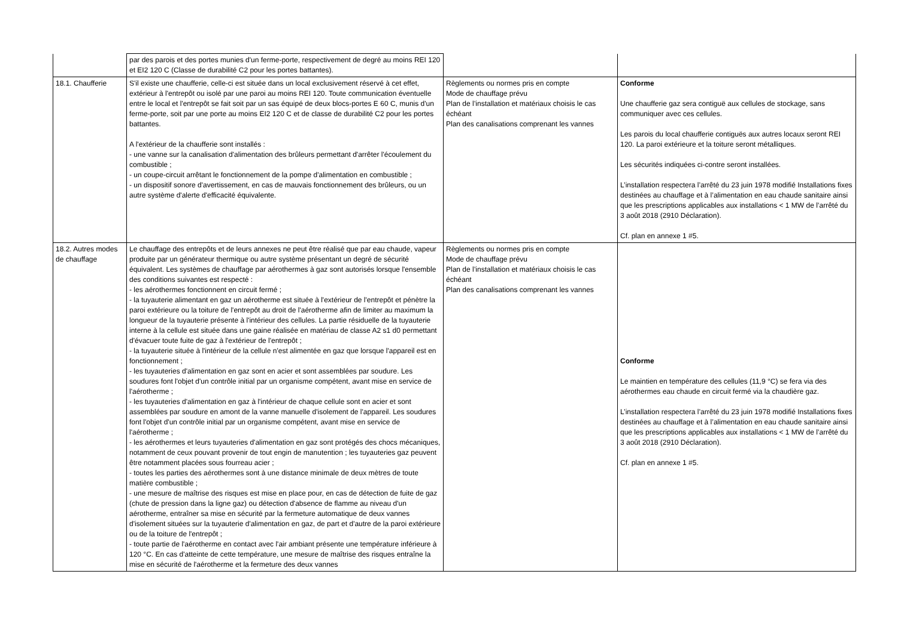| | par des parois et des portes munies d'un ferme-porte, respectivement de degré au moins REI 120 et EI2 120 C (Classe de durabilité C2 pour les portes battantes). | | |
| 18.1. Chaufferie | S'il existe une chaufferie, celle-ci est située dans un local exclusivement réservé à cet effet, extérieur à l'entrepôt ou isolé par une paroi au moins REI 120. Toute communication éventuelle entre le local et l'entrepôt se fait soit par un sas équipé de deux blocs-portes E 60 C, munis d'un ferme-porte, soit par une porte au moins EI2 120 C et de classe de durabilité C2 pour les portes battantes. A l'extérieur de la chaufferie sont installés : - une vanne sur la canalisation d'alimentation des brûleurs permettant d'arrêter l'écoulement du combustible ; - un coupe-circuit arrêtant le fonctionnement de la pompe d'alimentation en combustible ; - un dispositif sonore d'avertissement, en cas de mauvais fonctionnement des brûleurs, ou un autre système d'alerte d'efficacité équivalente. | Règlements ou normes pris en compte Mode de chauffage prévu Plan de l’installation et matériaux choisis le cas échéant Plan des canalisations comprenant les vannes | Conforme Une chaufferie gaz sera contiguë aux cellules de stockage, sans communiquer avec ces cellules. Les parois du local chaufferie contiguës aux autres locaux seront REI 120. La paroi extérieure et la toiture seront métalliques. Les sécurités indiquées ci-contre seront installées. L’installation respectera l’arrêté du 23 juin 1978 modifié Installations fixes destinées au chauffage et à l’alimentation en eau chaude sanitaire ainsi que les prescriptions applicables aux installations < 1 MW de l’arrêté du 3 août 2018 (2910 Déclaration). Cf. plan en annexe 1 #5. |
| 18.2. Autres modes de chauffage | Le chauffage des entrepôts et de leurs annexes ne peut être réalisé que par eau chaude, vapeur produite par un générateur thermique ou autre système présentant un degré de sécurité équivalent. Les systèmes de chauffage par aérothermes à gaz sont autorisés lorsque l'ensemble des conditions suivantes est respecté : - les aérothermes fonctionnent en circuit fermé ; - la tuyauterie alimentant en gaz un aérotherme est située à l'extérieur de l'entrepôt et pénètre la paroi extérieure ou la toiture de l'entrepôt au droit de l'aérotherme afin de limiter au maximum la longueur de la tuyauterie présente à l'intérieur des cellules. La partie résiduelle de la tuyauterie interne à la cellule est située dans une gaine réalisée en matériau de classe A2 s1 d0 permettant d'évacuer toute fuite de gaz à l'extérieur de l'entrepôt ; - la tuyauterie située à l'intérieur de la cellule n'est alimentée en gaz que lorsque l'appareil est en fonctionnement ; - les tuyauteries d'alimentation en gaz sont en acier et sont assemblées par soudure. Les soudures font l'objet d'un contrôle initial par un organisme compétent, avant mise en service de l'aérotherme ; - les tuyauteries d'alimentation en gaz à l'intérieur de chaque cellule sont en acier et sont assemblées par soudure en amont de la vanne manuelle d'isolement de l'appareil. Les soudures font l'objet d'un contrôle initial par un organisme compétent, avant mise en service de l'aérotherme ; - les aérothermes et leurs tuyauteries d'alimentation en gaz sont protégés des chocs mécaniques, notamment de ceux pouvant provenir de tout engin de manutention ; les tuyauteries gaz peuvent être notamment placées sous fourreau acier ; - toutes les parties des aérothermes sont à une distance minimale de deux mètres de toute matière combustible ; - une mesure de maîtrise des risques est mise en place pour, en cas de détection de fuite de gaz (chute de pression dans la ligne gaz) ou détection d'absence de flamme au niveau d'un aérotherme, entraîner sa mise en sécurité par la fermeture automatique de deux vannes d'isolement situées sur la tuyauterie d'alimentation en gaz, de part et d'autre de la paroi extérieure ou de la toiture de l'entrepôt ; - toute partie de l'aérotherme en contact avec l'air ambiant présente une température inférieure à 120 °C. En cas d'atteinte de cette température, une mesure de maîtrise des risques entraîne la mise en sécurité de l'aérotherme et la fermeture des deux vannes | Règlements ou normes pris en compte Mode de chauffage prévu Plan de l’installation et matériaux choisis le cas échéant Plan des canalisations comprenant les vannes | Conforme Le maintien en température des cellules (11,9 °C) se fera via des aérothermes eau chaude en circuit fermé via la chaudière gaz. L’installation respectera l’arrêté du 23 juin 1978 modifié Installations fixes destinées au chauffage et à l’alimentation en eau chaude sanitaire ainsi que les prescriptions applicables aux installations < 1 MW de l’arrêté du 3 août 2018 (2910 Déclaration). Cf. plan en annexe 1 #5. |